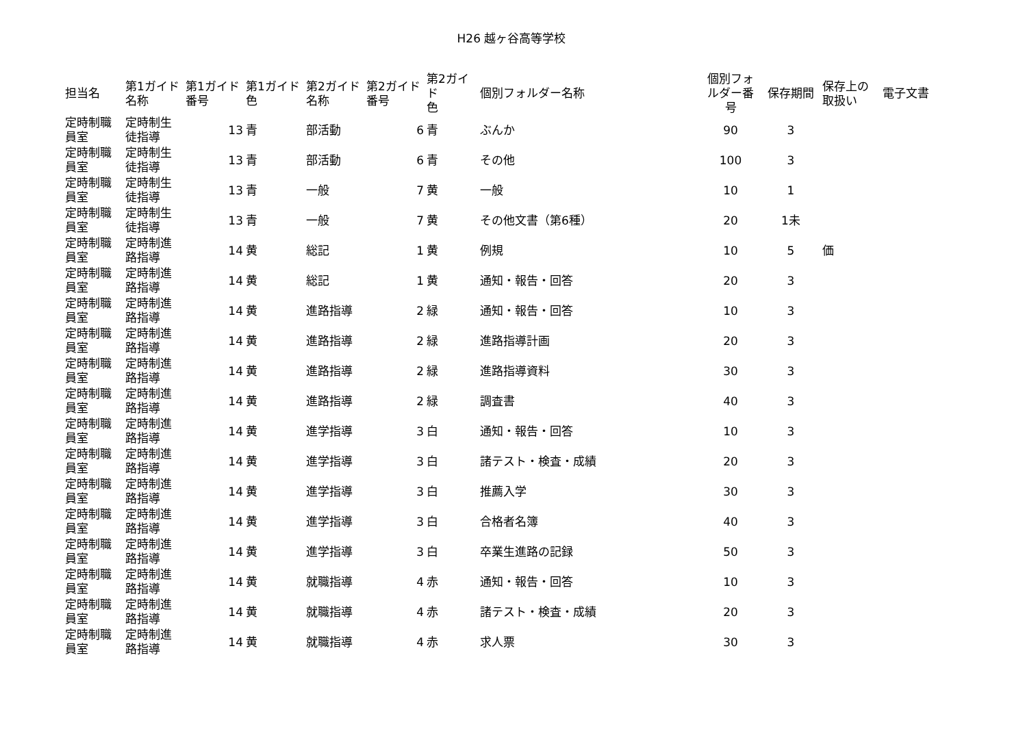H26 越ヶ谷高等学校
| 担当名 | 第1ガイド 名称 | 第1ガイド 番号 | 第1ガイド 色 | 第2ガイド 名称 | 第2ガイド 番号 | 第2ガイド 色 | 個別フォルダー名称 | 個別フォ ルダー番 号 | 保存期間 | 保存上の 取扱い | 電子文書 |
| --- | --- | --- | --- | --- | --- | --- | --- | --- | --- | --- | --- |
| 定時制職 員室 | 定時制生 徒指導 | 13 | 青 | 部活動 | 6 | 青 | ぶんか | 90 | 3 | | |
| 定時制職 員室 | 定時制生 徒指導 | 13 | 青 | 部活動 | 6 | 青 | その他 | 100 | 3 | | |
| 定時制職 員室 | 定時制生 徒指導 | 13 | 青 | 一般 | 7 | 黄 | 一般 | 10 | 1 | | |
| 定時制職 員室 | 定時制生 徒指導 | 13 | 青 | 一般 | 7 | 黄 | その他文書（第6種） | 20 | 1未 | | |
| 定時制職 員室 | 定時制進 路指導 | 14 | 黄 | 総記 | 1 | 黄 | 例規 | 10 | 5 | 価 | |
| 定時制職 員室 | 定時制進 路指導 | 14 | 黄 | 総記 | 1 | 黄 | 通知・報告・回答 | 20 | 3 | | |
| 定時制職 員室 | 定時制進 路指導 | 14 | 黄 | 進路指導 | 2 | 緑 | 通知・報告・回答 | 10 | 3 | | |
| 定時制職 員室 | 定時制進 路指導 | 14 | 黄 | 進路指導 | 2 | 緑 | 進路指導計画 | 20 | 3 | | |
| 定時制職 員室 | 定時制進 路指導 | 14 | 黄 | 進路指導 | 2 | 緑 | 進路指導資料 | 30 | 3 | | |
| 定時制職 員室 | 定時制進 路指導 | 14 | 黄 | 進路指導 | 2 | 緑 | 調査書 | 40 | 3 | | |
| 定時制職 員室 | 定時制進 路指導 | 14 | 黄 | 進学指導 | 3 | 白 | 通知・報告・回答 | 10 | 3 | | |
| 定時制職 員室 | 定時制進 路指導 | 14 | 黄 | 進学指導 | 3 | 白 | 諸テスト・検査・成績 | 20 | 3 | | |
| 定時制職 員室 | 定時制進 路指導 | 14 | 黄 | 進学指導 | 3 | 白 | 推薦入学 | 30 | 3 | | |
| 定時制職 員室 | 定時制進 路指導 | 14 | 黄 | 進学指導 | 3 | 白 | 合格者名簿 | 40 | 3 | | |
| 定時制職 員室 | 定時制進 路指導 | 14 | 黄 | 進学指導 | 3 | 白 | 卒業生進路の記録 | 50 | 3 | | |
| 定時制職 員室 | 定時制進 路指導 | 14 | 黄 | 就職指導 | 4 | 赤 | 通知・報告・回答 | 10 | 3 | | |
| 定時制職 員室 | 定時制進 路指導 | 14 | 黄 | 就職指導 | 4 | 赤 | 諸テスト・検査・成績 | 20 | 3 | | |
| 定時制職 員室 | 定時制進 路指導 | 14 | 黄 | 就職指導 | 4 | 赤 | 求人票 | 30 | 3 | | |